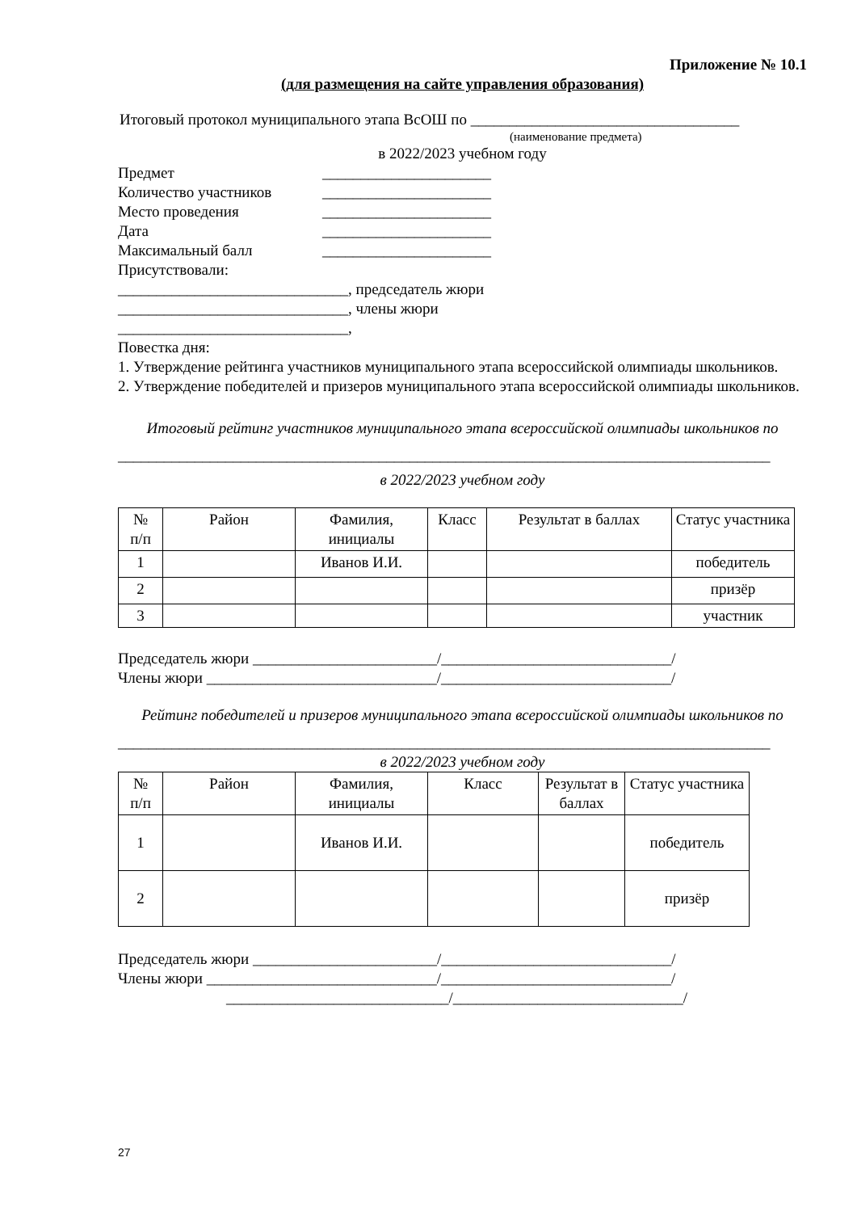Приложение № 10.1
(для размещения на сайте управления образования)
Итоговый протокол муниципального этапа ВсОШ по ___________________________________
(наименование предмета)
в 2022/2023 учебном году
Предмет ______________________
Количество участников ______________________
Место проведения ______________________
Дата ______________________
Максимальный балл ______________________
Присутствовали:
______________________________, председатель жюри
______________________________, члены жюри
______________________________,
Повестка дня:
1. Утверждение рейтинга участников муниципального этапа всероссийской олимпиады школьников.
2. Утверждение победителей и призеров муниципального этапа всероссийской олимпиады школьников.
Итоговый рейтинг участников муниципального этапа всероссийской олимпиады школьников по
_____________________________________________________________________________________
в 2022/2023 учебном году
| № п/п | Район | Фамилия, инициалы | Класс | Результат в баллах | Статус участника |
| 1 | | Иванов И.И. | | | победитель |
| 2 | | | | | призёр |
| 3 | | | | | участник |
Председатель жюри ________________________/______________________________/
Члены жюри ______________________________/______________________________/
Рейтинг победителей и призеров муниципального этапа всероссийской олимпиады школьников по
_____________________________________________________________________________________
в 2022/2023 учебном году
| № п/п | Район | Фамилия, инициалы | Класс | Результат в баллах | Статус участника |
| 1 | | Иванов И.И. | | | победитель |
| 2 | | | | | призёр |
Председатель жюри ________________________/______________________________/
Члены жюри ______________________________/______________________________/
_____________________________/______________________________/
27